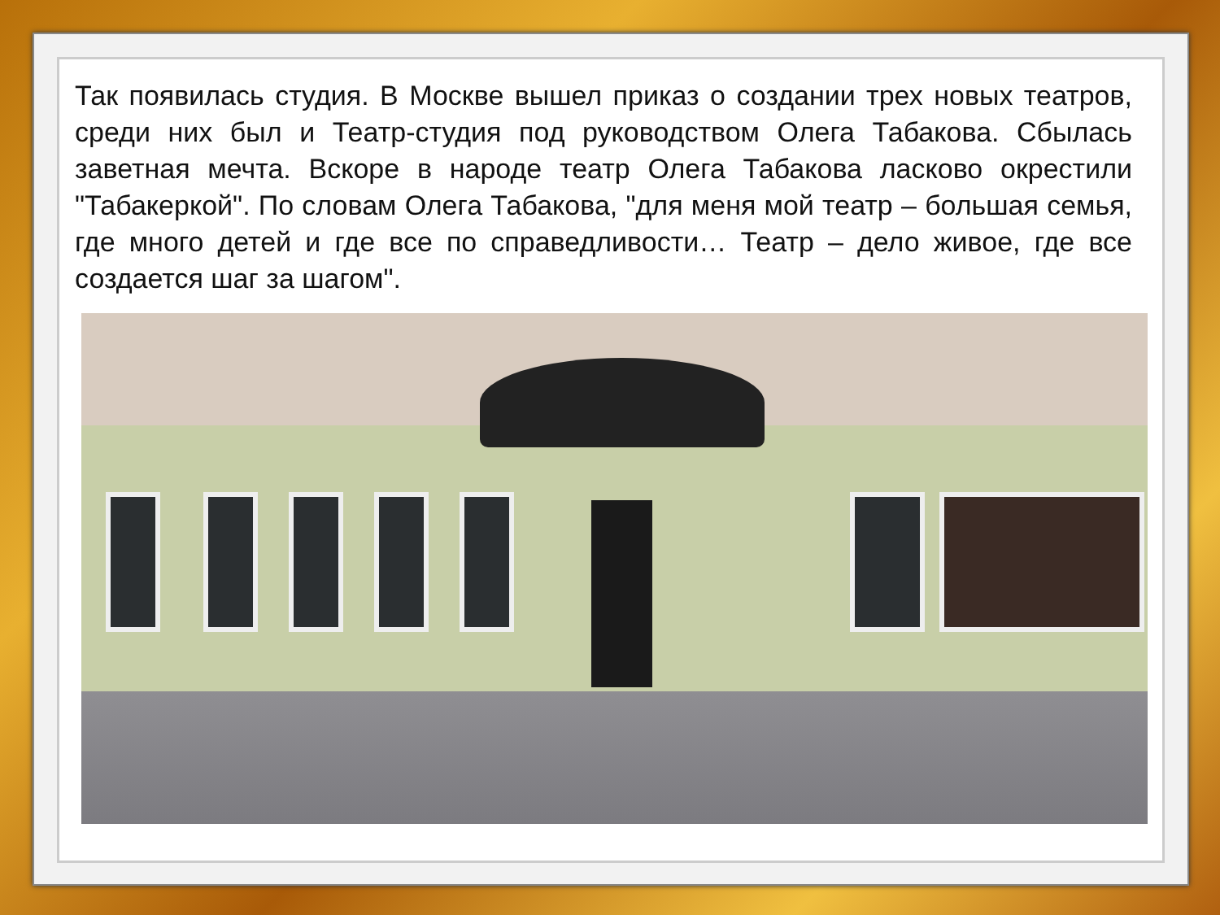Так появилась студия. В Москве вышел приказ о создании трех новых театров, среди них был и Театр-студия под руководством Олега Табакова. Сбылась заветная мечта. Вскоре в народе театр Олега Табакова ласково окрестили "Табакеркой". По словам Олега Табакова, "для меня мой театр – большая семья, где много детей и где все по справедливости… Театр – дело живое, где все создается шаг за шагом".